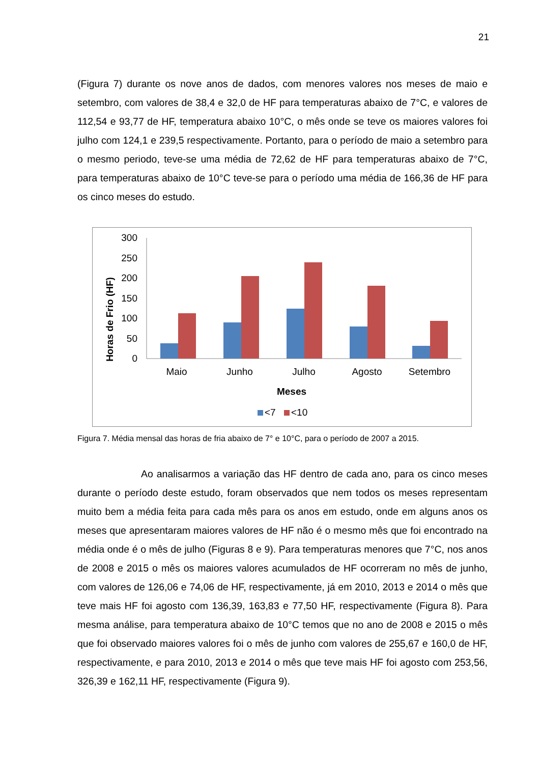21
(Figura 7) durante os nove anos de dados, com menores valores nos meses de maio e setembro, com valores de 38,4 e 32,0 de HF para temperaturas abaixo de 7°C, e valores de 112,54 e 93,77 de HF, temperatura abaixo 10°C, o mês onde se teve os maiores valores foi julho com 124,1 e 239,5 respectivamente. Portanto, para o período de maio a setembro para o mesmo periodo, teve-se uma média de 72,62 de HF para temperaturas abaixo de 7°C, para temperaturas abaixo de 10°C teve-se para o período uma média de 166,36 de HF para os cinco meses do estudo.
Horas de Frio (HF)
300
250
200
150
100
50
0
Maio
Junho
Julho
Agosto
Setembro
Meses
<7
<10
Figura 7. Média mensal das horas de fria abaixo de 7° e 10°C, para o período de 2007 a 2015.
Ao analisarmos a variação das HF dentro de cada ano, para os cinco meses durante o período deste estudo, foram observados que nem todos os meses representam muito bem a média feita para cada mês para os anos em estudo, onde em alguns anos os meses que apresentaram maiores valores de HF não é o mesmo mês que foi encontrado na média onde é o mês de julho (Figuras 8 e 9). Para temperaturas menores que 7°C, nos anos de 2008 e 2015 o mês os maiores valores acumulados de HF ocorreram no mês de junho, com valores de 126,06 e 74,06 de HF, respectivamente, já em 2010, 2013 e 2014 o mês que teve mais HF foi agosto com 136,39, 163,83 e 77,50 HF, respectivamente (Figura 8). Para mesma análise, para temperatura abaixo de 10°C temos que no ano de 2008 e 2015 o mês que foi observado maiores valores foi o mês de junho com valores de 255,67 e 160,0 de HF, respectivamente, e para 2010, 2013 e 2014 o mês que teve mais HF foi agosto com 253,56, 326,39 e 162,11 HF, respectivamente (Figura 9).